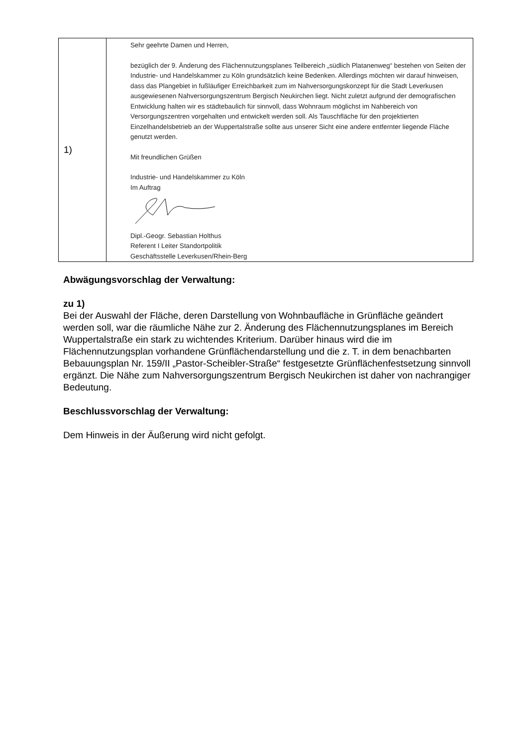| 1) | Sehr geehrte Damen und Herren, bezüglich der 9. Änderung des Flächennutzungsplanes Teilbereich „südlich Platanenweg“ bestehen von Seiten der Industrie- und Handelskammer zu Köln grundsätzlich keine Bedenken. Allerdings möchten wir darauf hinweisen, dass das Plangebiet in fußläufiger Erreichbarkeit zum im Nahversorgungskonzept für die Stadt Leverkusen ausgewiesenen Nahversorgungszentrum Bergisch Neukirchen liegt. Nicht zuletzt aufgrund der demografischen Entwicklung halten wir es städtebaulich für sinnvoll, dass Wohnraum möglichst im Nahbereich von Versorgungszentren vorgehalten und entwickelt werden soll. Als Tauschfläche für den projektierten Einzelhandelsbetrieb an der Wuppertalstraße sollte aus unserer Sicht eine andere entfernter liegende Fläche genutzt werden. Mit freundlichen Grüßen Industrie- und Handelskammer zu Köln Im Auftrag Dipl.-Geogr. Sebastian Holthus Referent I Leiter Standortpolitik Geschäftsstelle Leverkusen/Rhein-Berg |
Abwägungsvorschlag der Verwaltung:
zu 1)
Bei der Auswahl der Fläche, deren Darstellung von Wohnbaufläche in Grünfläche geändert werden soll, war die räumliche Nähe zur 2. Änderung des Flächennutzungsplanes im Bereich Wuppertalstraße ein stark zu wichtendes Kriterium. Darüber hinaus wird die im Flächennutzungsplan vorhandene Grünflächendarstellung und die z. T. in dem benachbarten Bebauungsplan Nr. 159/II „Pastor-Scheibler-Straße“ festgesetzte Grünflächenfestsetzung sinnvoll ergänzt. Die Nähe zum Nahversorgungszentrum Bergisch Neukirchen ist daher von nachrangiger Bedeutung.
Beschlussvorschlag der Verwaltung:
Dem Hinweis in der Äußerung wird nicht gefolgt.